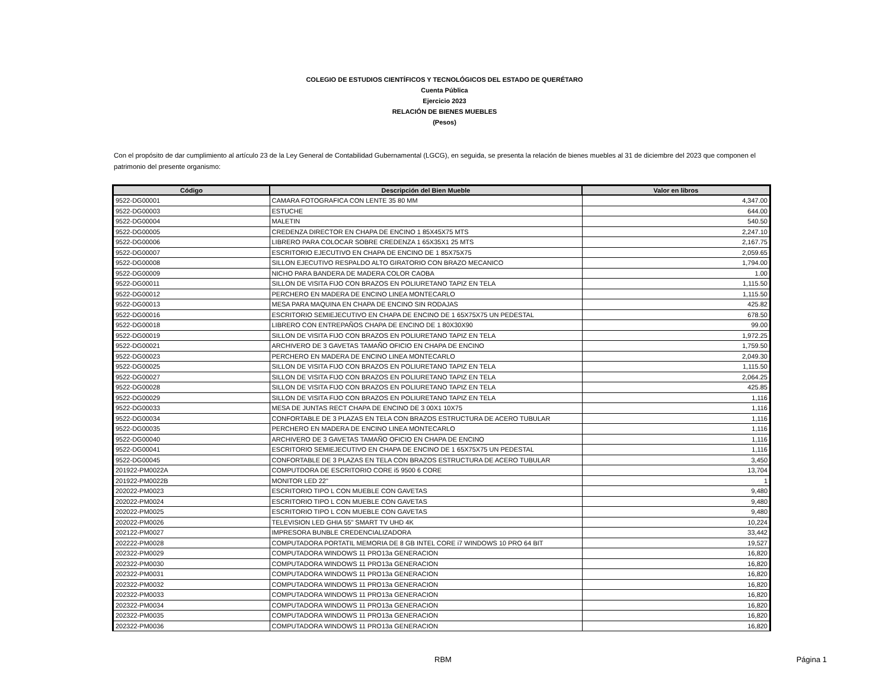COLEGIO DE ESTUDIOS CIENTÍFICOS Y TECNOLÓGICOS DEL ESTADO DE QUERÉTARO
Cuenta Pública
Ejercicio 2023
RELACIÓN DE BIENES MUEBLES
(Pesos)
Con el propósito de dar cumplimiento al artículo 23 de la Ley General de Contabilidad Gubernamental (LGCG), en seguida, se presenta la relación de bienes muebles al 31 de diciembre del 2023 que componen el patrimonio del presente organismo:
| Código | Descripción del Bien Mueble | Valor en libros |
| --- | --- | --- |
| 9522-DG00001 | CAMARA FOTOGRAFICA CON LENTE 35 80 MM | 4,347.00 |
| 9522-DG00003 | ESTUCHE | 644.00 |
| 9522-DG00004 | MALETIN | 540.50 |
| 9522-DG00005 | CREDENZA DIRECTOR EN CHAPA DE ENCINO 1 85X45X75 MTS | 2,247.10 |
| 9522-DG00006 | LIBRERO PARA COLOCAR SOBRE CREDENZA 1 65X35X1 25 MTS | 2,167.75 |
| 9522-DG00007 | ESCRITORIO EJECUTIVO EN CHAPA DE ENCINO DE 1 85X75X75 | 2,059.65 |
| 9522-DG00008 | SILLON EJECUTIVO RESPALDO ALTO GIRATORIO CON BRAZO MECANICO | 1,794.00 |
| 9522-DG00009 | NICHO PARA BANDERA DE MADERA COLOR CAOBA | 1.00 |
| 9522-DG00011 | SILLON DE VISITA FIJO CON BRAZOS EN POLIURETANO TAPIZ EN TELA | 1,115.50 |
| 9522-DG00012 | PERCHERO EN MADERA DE ENCINO LINEA MONTECARLO | 1,115.50 |
| 9522-DG00013 | MESA PARA MAQUINA EN CHAPA DE ENCINO SIN RODAJAS | 425.82 |
| 9522-DG00016 | ESCRITORIO SEMIEJECUTIVO EN CHAPA DE ENCINO DE 1 65X75X75 UN PEDESTAL | 678.50 |
| 9522-DG00018 | LIBRERO CON ENTREPAÑOS CHAPA DE ENCINO DE 1 80X30X90 | 99.00 |
| 9522-DG00019 | SILLON DE VISITA FIJO CON BRAZOS EN POLIURETANO TAPIZ EN TELA | 1,972.25 |
| 9522-DG00021 | ARCHIVERO DE 3 GAVETAS TAMAÑO OFICIO EN CHAPA DE ENCINO | 1,759.50 |
| 9522-DG00023 | PERCHERO EN MADERA DE ENCINO LINEA MONTECARLO | 2,049.30 |
| 9522-DG00025 | SILLON DE VISITA FIJO CON BRAZOS EN POLIURETANO TAPIZ EN TELA | 1,115.50 |
| 9522-DG00027 | SILLON DE VISITA FIJO CON BRAZOS EN POLIURETANO TAPIZ EN TELA | 2,064.25 |
| 9522-DG00028 | SILLON DE VISITA FIJO CON BRAZOS EN POLIURETANO TAPIZ EN TELA | 425.85 |
| 9522-DG00029 | SILLON DE VISITA FIJO CON BRAZOS EN POLIURETANO TAPIZ EN TELA | 1,116 |
| 9522-DG00033 | MESA DE JUNTAS RECT CHAPA DE ENCINO DE 3 00X1 10X75 | 1,116 |
| 9522-DG00034 | CONFORTABLE DE 3 PLAZAS EN TELA CON BRAZOS ESTRUCTURA DE ACERO TUBULAR | 1,116 |
| 9522-DG00035 | PERCHERO EN MADERA DE ENCINO LINEA MONTECARLO | 1,116 |
| 9522-DG00040 | ARCHIVERO DE 3 GAVETAS TAMAÑO OFICIO EN CHAPA DE ENCINO | 1,116 |
| 9522-DG00041 | ESCRITORIO SEMIEJECUTIVO EN CHAPA DE ENCINO DE 1 65X75X75 UN PEDESTAL | 1,116 |
| 9522-DG00045 | CONFORTABLE DE 3 PLAZAS EN TELA CON BRAZOS ESTRUCTURA DE ACERO TUBULAR | 3,450 |
| 201922-PM0022A | COMPUTDORA DE ESCRITORIO CORE i5 9500 6 CORE | 13,704 |
| 201922-PM0022B | MONITOR LED 22" | 1 |
| 202022-PM0023 | ESCRITORIO TIPO L CON MUEBLE CON GAVETAS | 9,480 |
| 202022-PM0024 | ESCRITORIO TIPO L CON MUEBLE CON GAVETAS | 9,480 |
| 202022-PM0025 | ESCRITORIO TIPO L CON MUEBLE CON GAVETAS | 9,480 |
| 202022-PM0026 | TELEVISION LED GHIA 55" SMART TV UHD 4K | 10,224 |
| 202122-PM0027 | IMPRESORA BUNBLE CREDENCIALIZADORA | 33,442 |
| 202222-PM0028 | COMPUTADORA PORTATIL MEMORIA DE 8 GB INTEL CORE i7 WINDOWS 10 PRO 64 BIT | 19,527 |
| 202322-PM0029 | COMPUTADORA WINDOWS 11 PRO13a GENERACION | 16,820 |
| 202322-PM0030 | COMPUTADORA WINDOWS 11 PRO13a GENERACION | 16,820 |
| 202322-PM0031 | COMPUTADORA WINDOWS 11 PRO13a GENERACION | 16,820 |
| 202322-PM0032 | COMPUTADORA WINDOWS 11 PRO13a GENERACION | 16,820 |
| 202322-PM0033 | COMPUTADORA WINDOWS 11 PRO13a GENERACION | 16,820 |
| 202322-PM0034 | COMPUTADORA WINDOWS 11 PRO13a GENERACION | 16,820 |
| 202322-PM0035 | COMPUTADORA WINDOWS 11 PRO13a GENERACION | 16,820 |
| 202322-PM0036 | COMPUTADORA WINDOWS 11 PRO13a GENERACION | 16,820 |
RBM Página 1